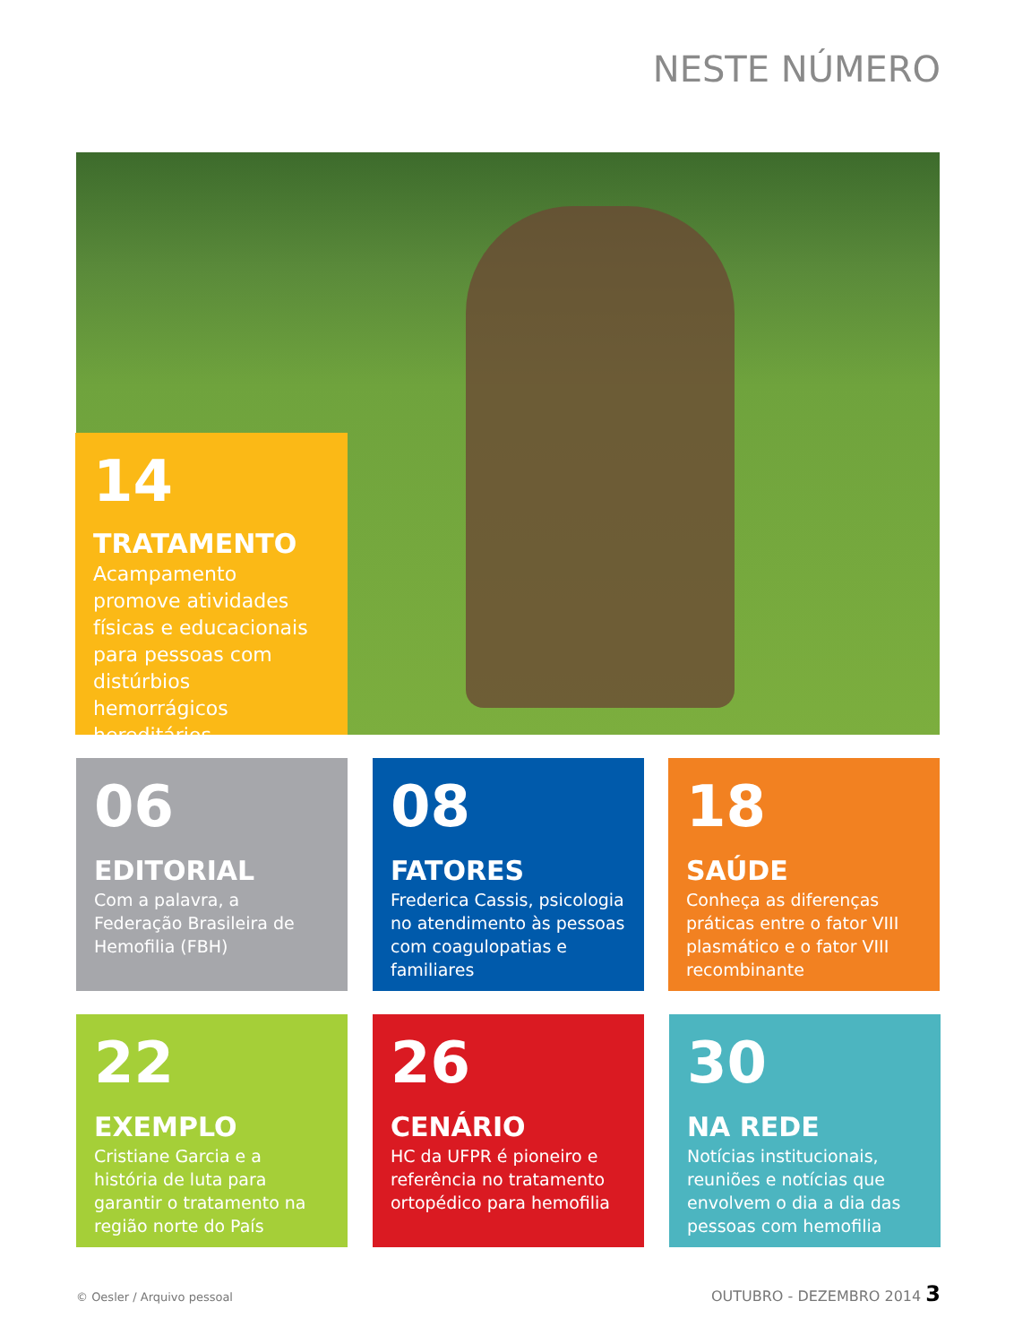NESTE NÚMERO
14
TRATAMENTO
Acampamento promove atividades físicas e educacionais para pessoas com distúrbios hemorrágicos hereditários
06
EDITORIAL
Com a palavra, a Federação Brasileira de Hemofilia (FBH)
08
FATORES
Frederica Cassis, psicologia no atendimento às pessoas com coagulopatias e familiares
18
SAÚDE
Conheça as diferenças práticas entre o fator VIII plasmático e o fator VIII recombinante
22
EXEMPLO
Cristiane Garcia e a história de luta para garantir o tratamento na região norte do País
26
CENÁRIO
HC da UFPR é pioneiro e referência no tratamento ortopédico para hemofilia
30
NA REDE
Notícias institucionais, reuniões e notícias que envolvem o dia a dia das pessoas com hemofilia
© Oesler / Arquivo pessoal OUTUBRO - DEZEMBRO 2014 3